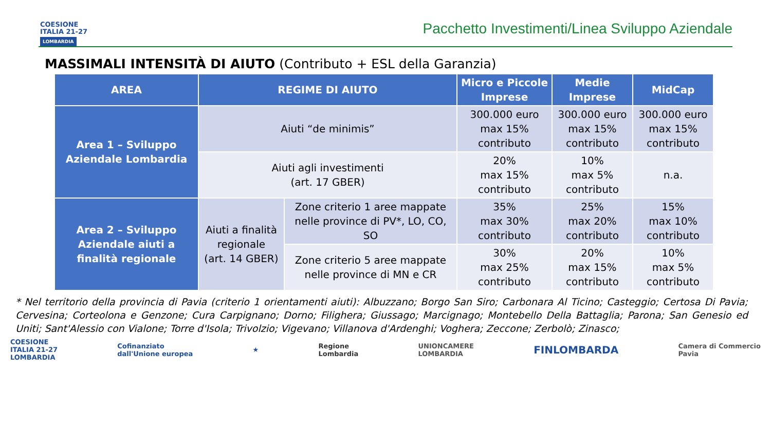COESIONE
ITALIA 21-27
LOMBARDIA
Pacchetto Investimenti/Linea Sviluppo Aziendale
MASSIMALI INTENSITÀ DI AIUTO (Contributo + ESL della Garanzia)
| AREA | REGIME DI AIUTO | | Micro e Piccole Imprese | Medie Imprese | MidCap |
| --- | --- | --- | --- | --- | --- |
| Area 1 – Sviluppo Aziendale Lombardia | Aiuti “de minimis” | | 300.000 euro max 15% contributo | 300.000 euro max 15% contributo | 300.000 euro max 15% contributo |
| | Aiuti agli investimenti (art. 17 GBER) | | 20% max 15% contributo | 10% max 5% contributo | n.a. |
| Area 2 – Sviluppo Aziendale aiuti a finalità regionale | Aiuti a finalità regionale (art. 14 GBER) | Zone criterio 1 aree mappate nelle province di PV*, LO, CO, SO | 35% max 30% contributo | 25% max 20% contributo | 15% max 10% contributo |
| | | Zone criterio 5 aree mappate nelle province di MN e CR | 30% max 25% contributo | 20% max 15% contributo | 10% max 5% contributo |
* Nel territorio della provincia di Pavia (criterio 1 orientamenti aiuti): Albuzzano; Borgo San Siro; Carbonara Al Ticino; Casteggio; Certosa Di Pavia; Cervesina; Corteolona e Genzone; Cura Carpignano; Dorno; Filighera; Giussago; Marcignago; Montebello Della Battaglia; Parona; San Genesio ed Uniti; Sant'Alessio con Vialone; Torre d'Isola; Trivolzio; Vigevano; Villanova d'Ardenghi; Voghera; Zeccone; Zerbolò; Zinasco;
COESIONE
ITALIA 21-27
LOMBARDIA
Cofinanziato
dall'Unione europea
★
Regione
Lombardia
UNIONCAMERE
LOMBARDIA
FINLOMBARDA
Camera di Commercio
Pavia